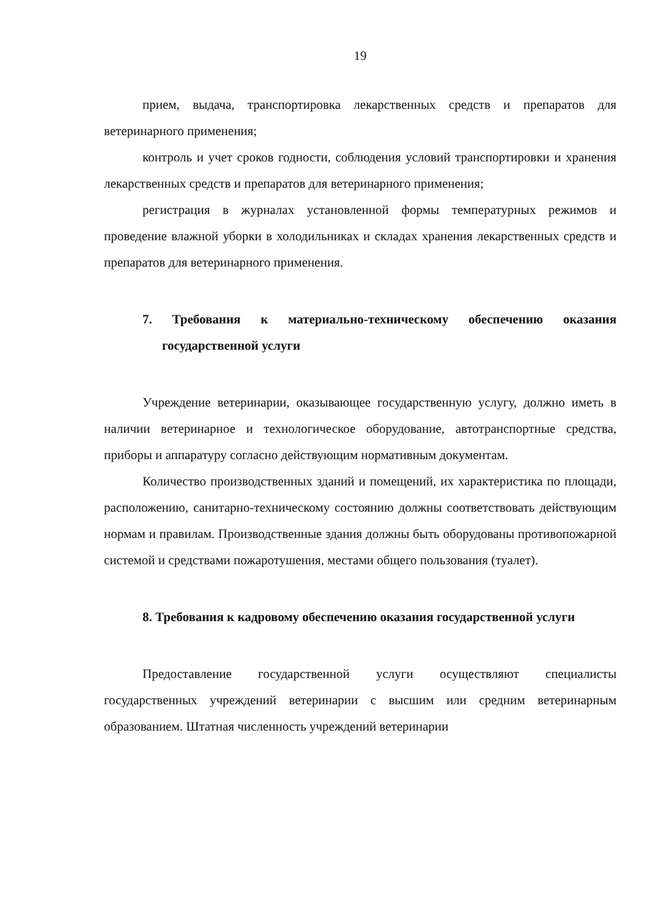19
прием, выдача, транспортировка лекарственных средств и препаратов для ветеринарного применения;
контроль и учет сроков годности, соблюдения условий транспортировки и хранения лекарственных средств и препаратов для ветеринарного применения;
регистрация в журналах установленной формы температурных режимов и проведение влажной уборки в холодильниках и складах хранения лекарственных средств и препаратов для ветеринарного применения.
7. Требования к материально-техническому обеспечению оказания государственной услуги
Учреждение ветеринарии, оказывающее государственную услугу, должно иметь в наличии ветеринарное и технологическое оборудование, автотранспортные средства, приборы и аппаратуру согласно действующим нормативным документам.
Количество производственных зданий и помещений, их характеристика по площади, расположению, санитарно-техническому состоянию должны соответствовать действующим нормам и правилам. Производственные здания должны быть оборудованы противопожарной системой и средствами пожаротушения, местами общего пользования (туалет).
8. Требования к кадровому обеспечению оказания государственной услуги
Предоставление государственной услуги осуществляют специалисты государственных учреждений ветеринарии с высшим или средним ветеринарным образованием. Штатная численность учреждений ветеринарии